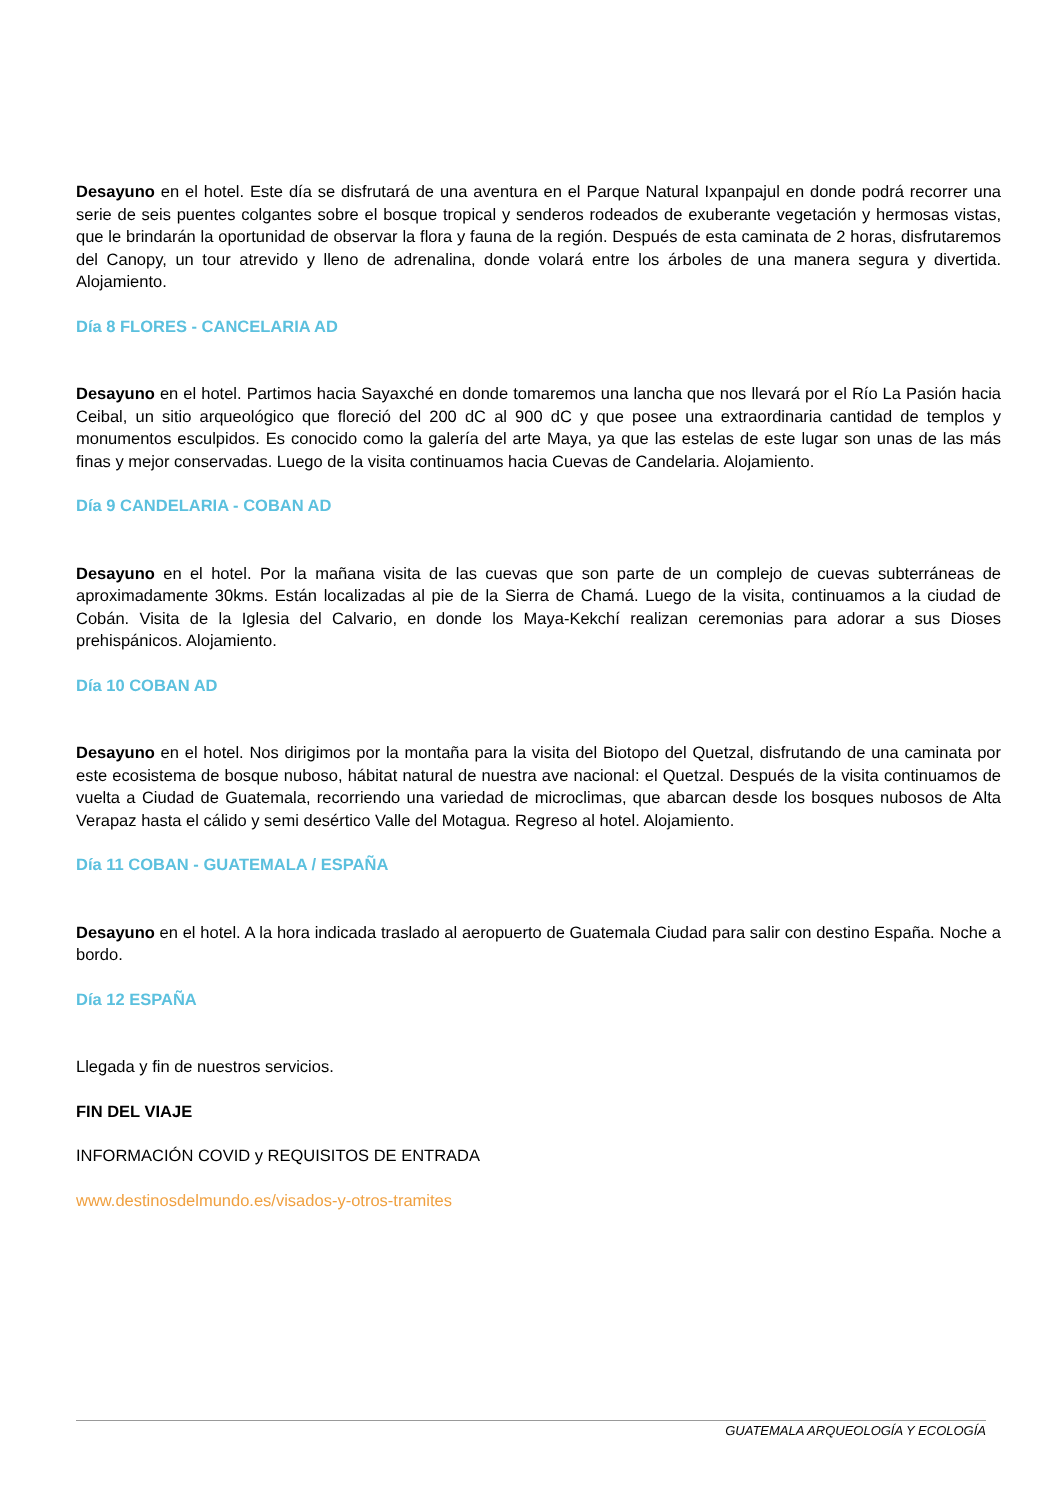Desayuno en el hotel. Este día se disfrutará de una aventura en el Parque Natural Ixpanpajul en donde podrá recorrer una serie de seis puentes colgantes sobre el bosque tropical y senderos rodeados de exuberante vegetación y hermosas vistas, que le brindarán la oportunidad de observar la flora y fauna de la región. Después de esta caminata de 2 horas, disfrutaremos del Canopy, un tour atrevido y lleno de adrenalina, donde volará entre los árboles de una manera segura y divertida. Alojamiento.
Día 8 FLORES - CANCELARIA AD
Desayuno en el hotel. Partimos hacia Sayaxché en donde tomaremos una lancha que nos llevará por el Río La Pasión hacia Ceibal, un sitio arqueológico que floreció del 200 dC al 900 dC y que posee una extraordinaria cantidad de templos y monumentos esculpidos. Es conocido como la galería del arte Maya, ya que las estelas de este lugar son unas de las más finas y mejor conservadas. Luego de la visita continuamos hacia Cuevas de Candelaria. Alojamiento.
Día 9 CANDELARIA - COBAN AD
Desayuno en el hotel. Por la mañana visita de las cuevas que son parte de un complejo de cuevas subterráneas de aproximadamente 30kms. Están localizadas al pie de la Sierra de Chamá. Luego de la visita, continuamos a la ciudad de Cobán. Visita de la Iglesia del Calvario, en donde los Maya-Kekchí realizan ceremonias para adorar a sus Dioses prehispánicos. Alojamiento.
Día 10 COBAN AD
Desayuno en el hotel. Nos dirigimos por la montaña para la visita del Biotopo del Quetzal, disfrutando de una caminata por este ecosistema de bosque nuboso, hábitat natural de nuestra ave nacional: el Quetzal. Después de la visita continuamos de vuelta a Ciudad de Guatemala, recorriendo una variedad de microclimas, que abarcan desde los bosques nubosos de Alta Verapaz hasta el cálido y semi desértico Valle del Motagua. Regreso al hotel. Alojamiento.
Día 11 COBAN - GUATEMALA / ESPAÑA
Desayuno en el hotel. A la hora indicada traslado al aeropuerto de Guatemala Ciudad para salir con destino España. Noche a bordo.
Día 12 ESPAÑA
Llegada y fin de nuestros servicios.
FIN DEL VIAJE
INFORMACIÓN COVID y REQUISITOS DE ENTRADA
www.destinosdelmundo.es/visados-y-otros-tramites
GUATEMALA ARQUEOLOGÍA Y ECOLOGÍA